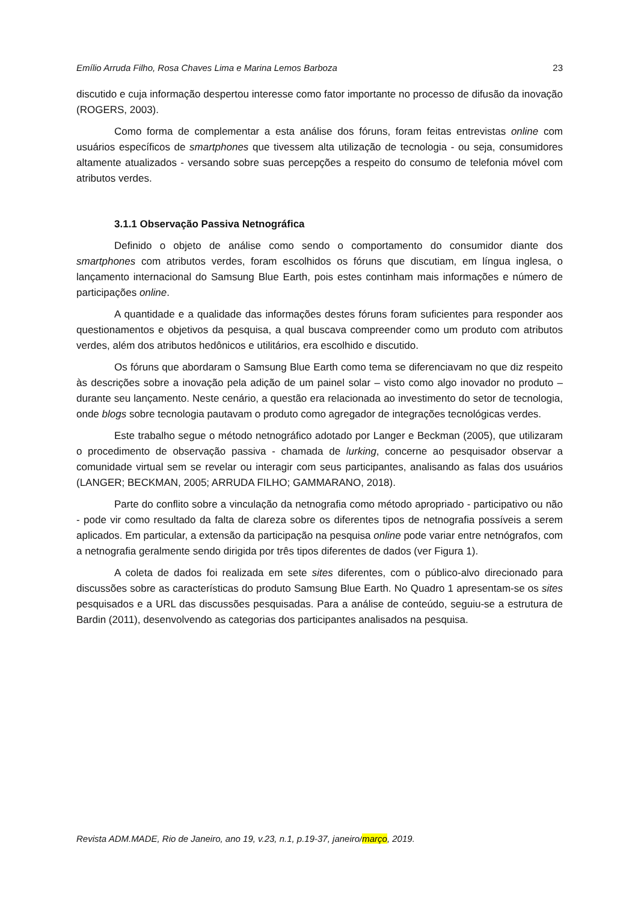Emílio Arruda Filho, Rosa Chaves Lima e Marina Lemos Barboza 23
discutido e cuja informação despertou interesse como fator importante no processo de difusão da inovação (ROGERS, 2003).
Como forma de complementar a esta análise dos fóruns, foram feitas entrevistas online com usuários específicos de smartphones que tivessem alta utilização de tecnologia - ou seja, consumidores altamente atualizados - versando sobre suas percepções a respeito do consumo de telefonia móvel com atributos verdes.
3.1.1 Observação Passiva Netnográfica
Definido o objeto de análise como sendo o comportamento do consumidor diante dos smartphones com atributos verdes, foram escolhidos os fóruns que discutiam, em língua inglesa, o lançamento internacional do Samsung Blue Earth, pois estes continham mais informações e número de participações online.
A quantidade e a qualidade das informações destes fóruns foram suficientes para responder aos questionamentos e objetivos da pesquisa, a qual buscava compreender como um produto com atributos verdes, além dos atributos hedônicos e utilitários, era escolhido e discutido.
Os fóruns que abordaram o Samsung Blue Earth como tema se diferenciavam no que diz respeito às descrições sobre a inovação pela adição de um painel solar – visto como algo inovador no produto – durante seu lançamento. Neste cenário, a questão era relacionada ao investimento do setor de tecnologia, onde blogs sobre tecnologia pautavam o produto como agregador de integrações tecnológicas verdes.
Este trabalho segue o método netnográfico adotado por Langer e Beckman (2005), que utilizaram o procedimento de observação passiva - chamada de lurking, concerne ao pesquisador observar a comunidade virtual sem se revelar ou interagir com seus participantes, analisando as falas dos usuários (LANGER; BECKMAN, 2005; ARRUDA FILHO; GAMMARANO, 2018).
Parte do conflito sobre a vinculação da netnografia como método apropriado - participativo ou não - pode vir como resultado da falta de clareza sobre os diferentes tipos de netnografia possíveis a serem aplicados. Em particular, a extensão da participação na pesquisa online pode variar entre netnógrafos, com a netnografia geralmente sendo dirigida por três tipos diferentes de dados (ver Figura 1).
A coleta de dados foi realizada em sete sites diferentes, com o público-alvo direcionado para discussões sobre as características do produto Samsung Blue Earth. No Quadro 1 apresentam-se os sites pesquisados e a URL das discussões pesquisadas. Para a análise de conteúdo, seguiu-se a estrutura de Bardin (2011), desenvolvendo as categorias dos participantes analisados na pesquisa.
Revista ADM.MADE, Rio de Janeiro, ano 19, v.23, n.1, p.19-37, janeiro/março, 2019.